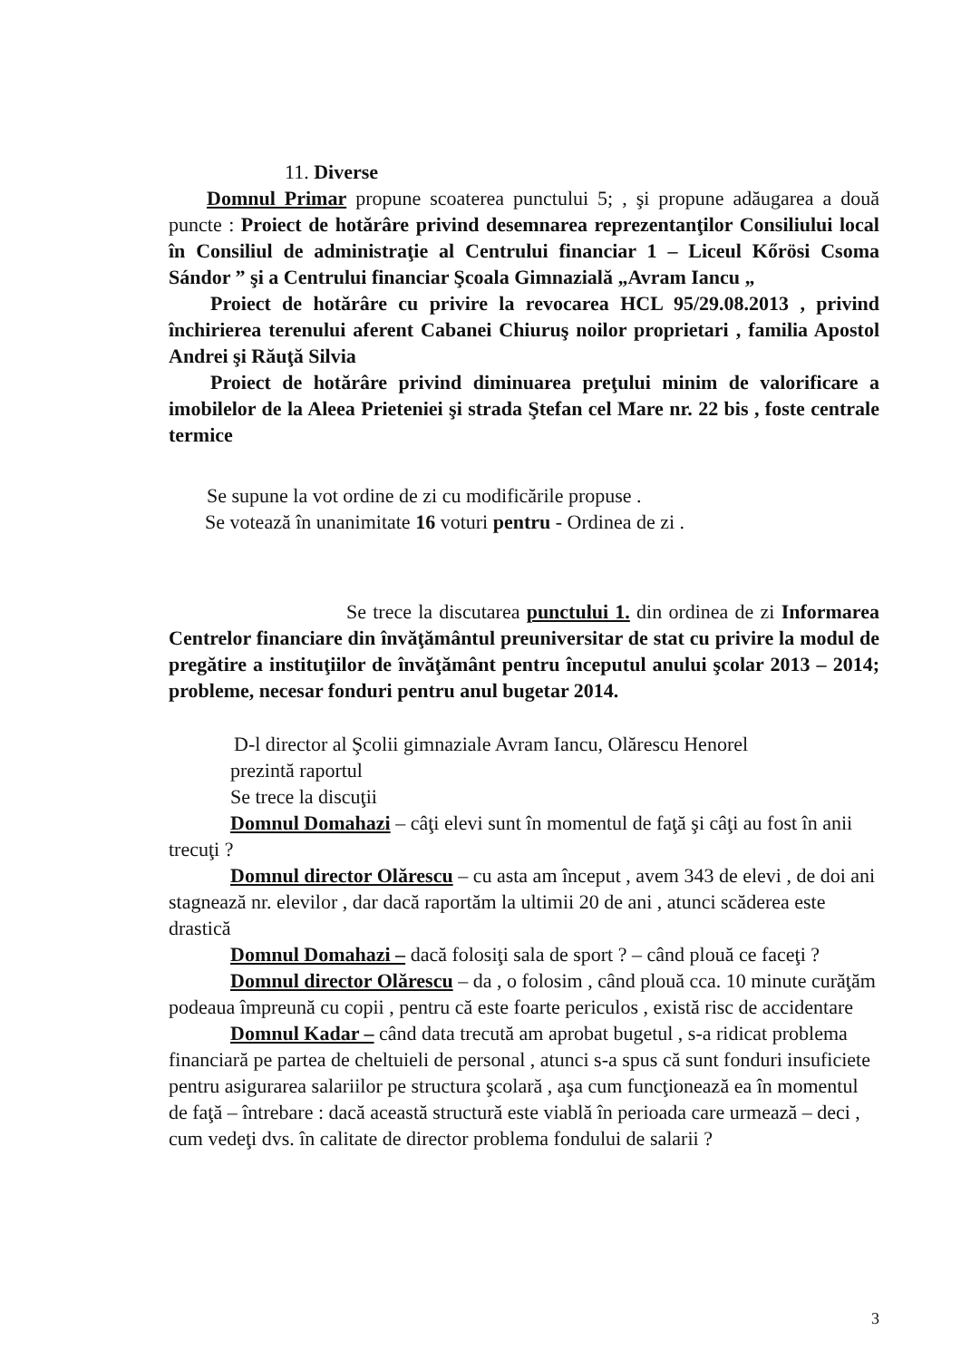11. Diverse
Domnul Primar propune scoaterea punctului 5; , şi propune adăugarea a două puncte : Proiect de hotărâre privind desemnarea reprezentanţilor Consiliului local în Consiliul de administraţie al Centrului financiar 1 – Liceul Kőrösi Csoma Sándor ” şi a Centrului financiar Şcoala Gimnazială „Avram Iancu „
Proiect de hotărâre cu privire la revocarea HCL 95/29.08.2013 , privind închirierea terenului aferent Cabanei Chiuruş noilor proprietari , familia Apostol Andrei şi Răuţă Silvia
Proiect de hotărâre privind diminuarea preţului minim de valorificare a imobilelor de la Aleea Prieteniei şi strada Ştefan cel Mare nr. 22 bis , foste centrale termice
Se supune la vot ordine de zi cu modificările propuse .
Se votează în unanimitate 16 voturi pentru - Ordinea de zi .
Se trece la discutarea punctului 1. din ordinea de zi Informarea Centrelor financiare din învăţământul preuniversitar de stat cu privire la modul de pregătire a instituţiilor de învăţământ pentru începutul anului şcolar 2013 – 2014; probleme, necesar fonduri pentru anul bugetar 2014.
D-l director al Şcolii gimnaziale Avram Iancu, Olărescu Henorel
prezintă raportul
Se trece la discuţii
Domnul Domahazi – câţi elevi sunt în momentul de faţă şi câţi au fost în anii trecuţi ?
Domnul director Olărescu – cu asta am început , avem 343 de elevi , de doi ani stagnează nr. elevilor , dar dacă raportăm la ultimii 20 de ani , atunci scăderea este drastică
Domnul Domahazi – dacă folosiţi sala de sport ? – când plouă ce faceţi ?
Domnul director Olărescu – da , o folosim , când plouă cca. 10 minute curăţăm podeaua împreună cu copii , pentru că este foarte periculos , există risc de accidentare
Domnul Kadar – când data trecută am aprobat bugetul , s-a ridicat problema financiară pe partea de cheltuieli de personal , atunci s-a spus că sunt fonduri insuficiete pentru asigurarea salariilor pe structura şcolară , aşa cum funcţionează ea în momentul de faţă – întrebare : dacă această structură este viablă în perioada care urmează – deci , cum vedeţi dvs. în calitate de director problema fondului de salarii ?
3